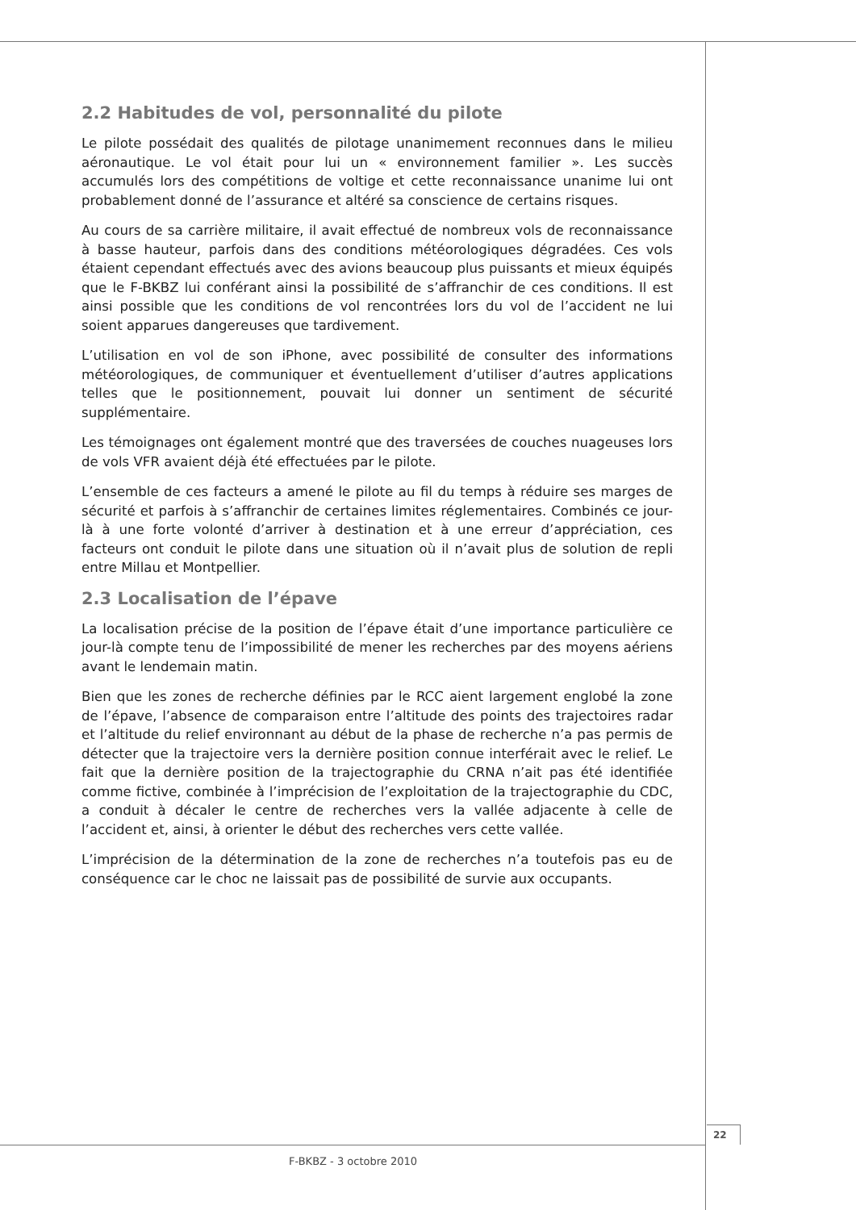2.2 Habitudes de vol, personnalité du pilote
Le pilote possédait des qualités de pilotage unanimement reconnues dans le milieu aéronautique. Le vol était pour lui un « environnement familier ». Les succès accumulés lors des compétitions de voltige et cette reconnaissance unanime lui ont probablement donné de l’assurance et altéré sa conscience de certains risques.
Au cours de sa carrière militaire, il avait effectué de nombreux vols de reconnaissance à basse hauteur, parfois dans des conditions météorologiques dégradées. Ces vols étaient cependant effectués avec des avions beaucoup plus puissants et mieux équipés que le F-BKBZ lui conférant ainsi la possibilité de s’affranchir de ces conditions. Il est ainsi possible que les conditions de vol rencontrées lors du vol de l’accident ne lui soient apparues dangereuses que tardivement.
L’utilisation en vol de son iPhone, avec possibilité de consulter des informations météorologiques, de communiquer et éventuellement d’utiliser d’autres applications telles que le positionnement, pouvait lui donner un sentiment de sécurité supplémentaire.
Les témoignages ont également montré que des traversées de couches nuageuses lors de vols VFR avaient déjà été effectuées par le pilote.
L’ensemble de ces facteurs a amené le pilote au fil du temps à réduire ses marges de sécurité et parfois à s’affranchir de certaines limites réglementaires. Combinés ce jour-là à une forte volonté d’arriver à destination et à une erreur d’appréciation, ces facteurs ont conduit le pilote dans une situation où il n’avait plus de solution de repli entre Millau et Montpellier.
2.3 Localisation de l’épave
La localisation précise de la position de l’épave était d’une importance particulière ce jour-là compte tenu de l’impossibilité de mener les recherches par des moyens aériens avant le lendemain matin.
Bien que les zones de recherche définies par le RCC aient largement englobé la zone de l’épave, l’absence de comparaison entre l’altitude des points des trajectoires radar et l’altitude du relief environnant au début de la phase de recherche n’a pas permis de détecter que la trajectoire vers la dernière position connue interférait avec le relief. Le fait que la dernière position de la trajectographie du CRNA n’ait pas été identifiée comme fictive, combinée à l’imprécision de l’exploitation de la trajectographie du CDC, a conduit à décaler le centre de recherches vers la vallée adjacente à celle de l’accident et, ainsi, à orienter le début des recherches vers cette vallée.
L’imprécision de la détermination de la zone de recherches n’a toutefois pas eu de conséquence car le choc ne laissait pas de possibilité de survie aux occupants.
22
F-BKBZ - 3 octobre 2010